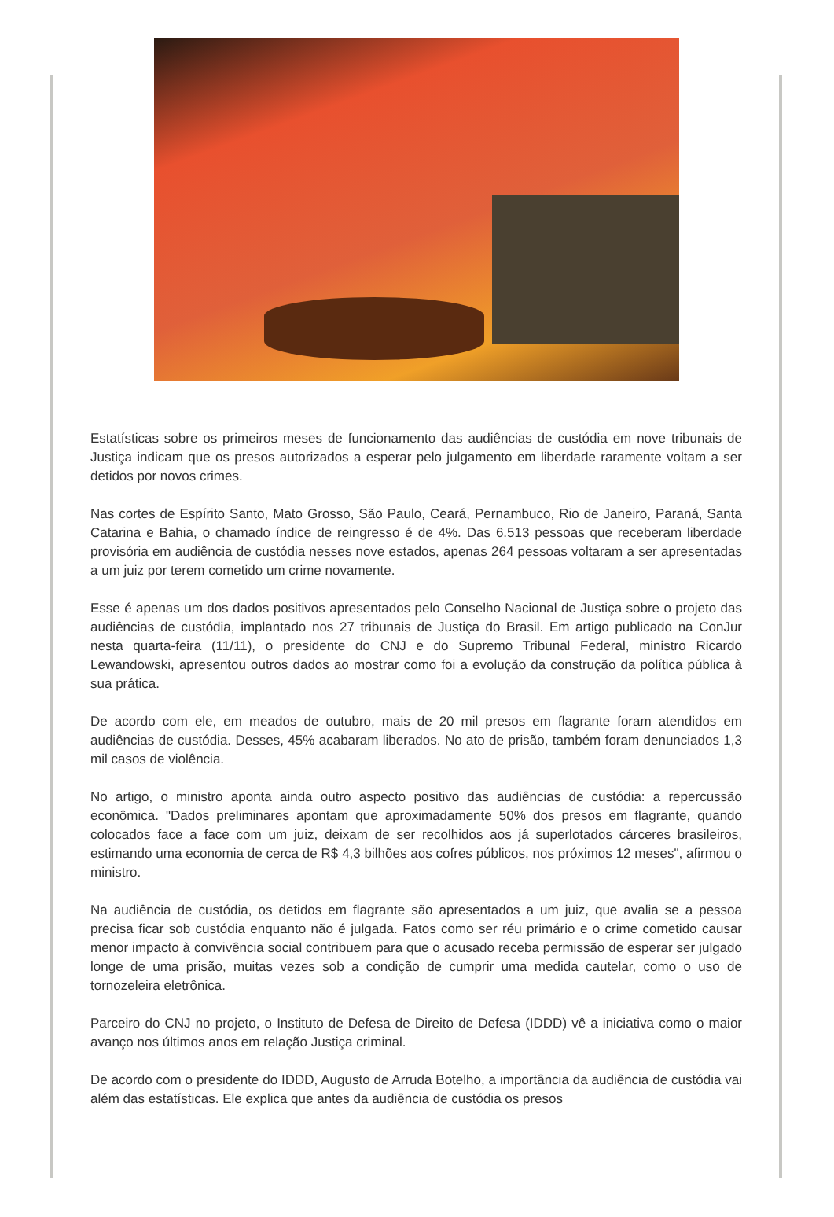Estatísticas sobre os primeiros meses de funcionamento das audiências de custódia em nove tribunais de Justiça indicam que os presos autorizados a esperar pelo julgamento em liberdade raramente voltam a ser detidos por novos crimes.
Nas cortes de Espírito Santo, Mato Grosso, São Paulo, Ceará, Pernambuco, Rio de Janeiro, Paraná, Santa Catarina e Bahia, o chamado índice de reingresso é de 4%. Das 6.513 pessoas que receberam liberdade provisória em audiência de custódia nesses nove estados, apenas 264 pessoas voltaram a ser apresentadas a um juiz por terem cometido um crime novamente.
Esse é apenas um dos dados positivos apresentados pelo Conselho Nacional de Justiça sobre o projeto das audiências de custódia, implantado nos 27 tribunais de Justiça do Brasil. Em artigo publicado na ConJur nesta quarta-feira (11/11), o presidente do CNJ e do Supremo Tribunal Federal, ministro Ricardo Lewandowski, apresentou outros dados ao mostrar como foi a evolução da construção da política pública à sua prática.
De acordo com ele, em meados de outubro, mais de 20 mil presos em flagrante foram atendidos em audiências de custódia. Desses, 45% acabaram liberados. No ato de prisão, também foram denunciados 1,3 mil casos de violência.
No artigo, o ministro aponta ainda outro aspecto positivo das audiências de custódia: a repercussão econômica. "Dados preliminares apontam que aproximadamente 50% dos presos em flagrante, quando colocados face a face com um juiz, deixam de ser recolhidos aos já superlotados cárceres brasileiros, estimando uma economia de cerca de R$ 4,3 bilhões aos cofres públicos, nos próximos 12 meses", afirmou o ministro.
Na audiência de custódia, os detidos em flagrante são apresentados a um juiz, que avalia se a pessoa precisa ficar sob custódia enquanto não é julgada. Fatos como ser réu primário e o crime cometido causar menor impacto à convivência social contribuem para que o acusado receba permissão de esperar ser julgado longe de uma prisão, muitas vezes sob a condição de cumprir uma medida cautelar, como o uso de tornozeleira eletrônica.
Parceiro do CNJ no projeto, o Instituto de Defesa de Direito de Defesa (IDDD) vê a iniciativa como o maior avanço nos últimos anos em relação Justiça criminal.
De acordo com o presidente do IDDD, Augusto de Arruda Botelho, a importância da audiência de custódia vai além das estatísticas. Ele explica que antes da audiência de custódia os presos